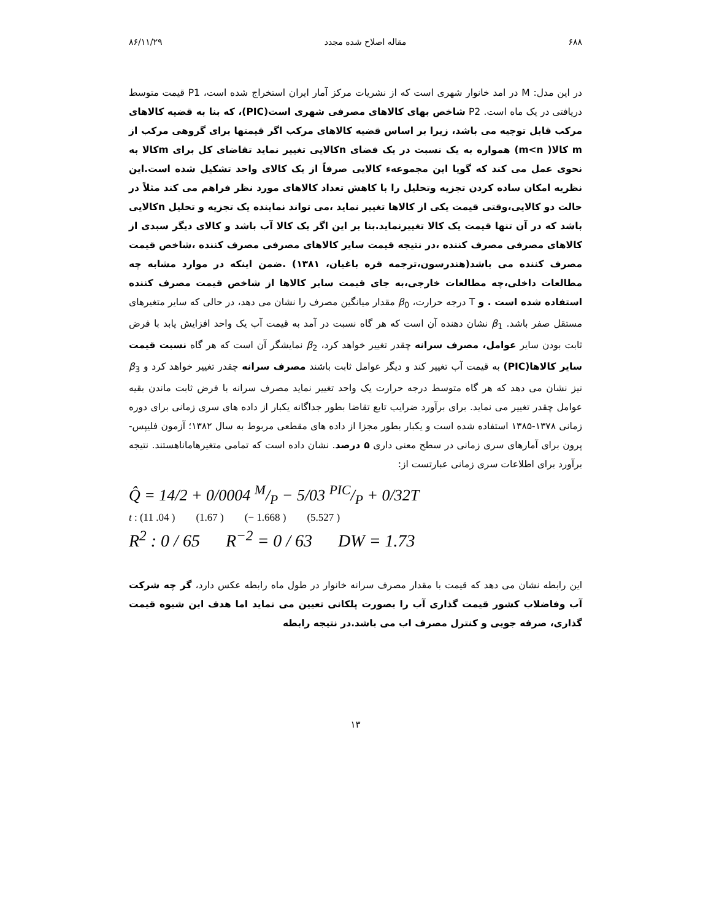۶۸۸ مقاله اصلاح شده مجدد ۸۶/۱۱/۲۹
در این مدل: M در امد خانوار شهری است که از نشریات مرکز آمار ایران استخراج شده است، P1 قیمت متوسط دریافتی در یک ماه است. P2 شاخص بهای کالاهای مصرفی شهری است(PIC)، که بنا به قضیه کالاهای مرکب قابل توجیه می باشد، زیرا بر اساس قضیه کالاهای مرکب اگر قیمتها برای گروهی مرکب از m کالا( m<n) همواره به یک نسبت در یک فضای nکالایی تغییر نماید تقاضای کل برای mکالا به نحوی عمل می کند که گویا این مجموعهء کالایی صرفاً از یک کالای واحد تشکیل شده است.این نظریه امکان ساده کردن تجزیه وتحلیل را با کاهش تعداد کالاهای مورد نظر فراهم می کند مثلاً در حالت دو کالایی،وقتی قیمت یکی از کالاها تغییر نماید ،می تواند نماینده یک تجزیه و تحلیل nکالایی باشد که در آن تنها قیمت یک کالا تغییرنماید.بنا بر این اگر یک کالا آب باشد و کالای دیگر سبدی از کالاهای مصرفی مصرف کننده ،در نتیجه قیمت سایر کالاهای مصرفی مصرف کننده ،شاخص قیمت مصرف کننده می باشد(هندرسون،ترجمه قره باغیان، ۱۳۸۱) .ضمن اینکه در موارد مشابه چه مطالعات داخلی،چه مطالعات خارجی،به جای قیمت سایر کالاها از شاخص قیمت مصرف کننده استفاده شده است . و T درجه حرارت، β<sub>0</sub> مقدار میانگین مصرف را نشان می دهد، در حالی که سایر متغیرهای مستقل صفر باشد. β<sub>1</sub> نشان دهنده آن است که هر گاه نسبت در آمد به قیمت آب یک واحد افزایش یابد با فرض ثابت بودن سایر عوامل، مصرف سرانه چقدر تغییر خواهد کرد، β<sub>2</sub> نمایشگر آن است که هر گاه نسبت قیمت سایر کالاها(PIC) به قیمت آب تغییر کند و دیگر عوامل ثابت باشند مصرف سرانه چقدر تغییر خواهد کرد و β<sub>3</sub> نیز نشان می دهد که هر گاه متوسط درجه حرارت یک واحد تغییر نماید مصرف سرانه با فرض ثابت ماندن بقیه عوامل چقدر تغییر می نماید. برای برآورد ضرایب تابع تقاضا بطور جداگانه یکبار از داده های سری زمانی برای دوره زمانی ۱۳۷۸-۱۳۸۵ استفاده شده است و یکبار بطور مجزا از داده های مقطعی مربوط به سال ۱۳۸۲؛ آزمون فلیپس-پرون برای آمارهای سری زمانی در سطح معنی داری ۵ درصد. نشان داده است که تمامی متغیرهاماناهستند. نتیجه برآورد برای اطلاعات سری زمانی عبارتست از:
Q̂ = 14/2 + 0/0004 M/P − 5/03 PIC/P + 0/32T
t : (11 .04 ) (1.67 ) (− 1.668 ) (5.527 )
R<sup>2</sup> : 0 / 65 R<sup>−2</sup> = 0 / 63 DW = 1.73
این رابطه نشان می دهد که قیمت با مقدار مصرف سرانه خانوار در طول ماه رابطه عکس دارد، گر چه شرکت آب وفاضلاب کشور قیمت گذاری آب را بصورت پلکانی تعیین می نماید اما هدف این شیوه قیمت گذاری، صرفه جویی و کنترل مصرف اب می باشد.در نتیجه رابطه
۱۳